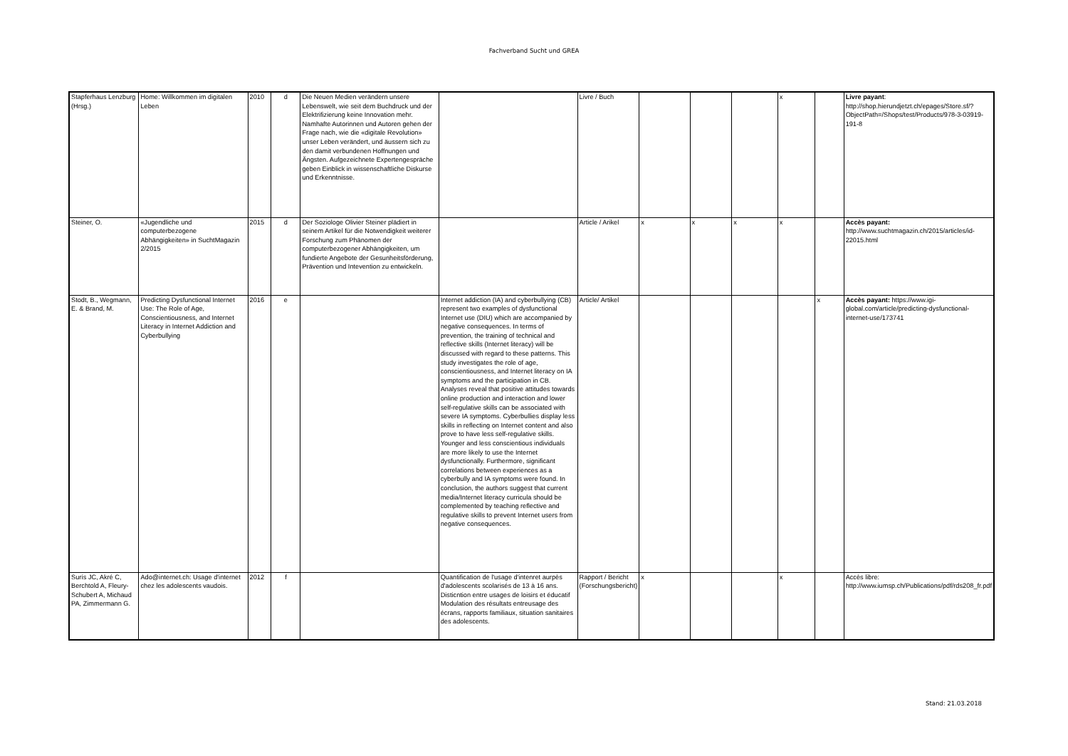Fachverband Sucht und GREA
| Stapferhaus Lenzburg (Hrsg.) | Home: Willkommen im digitalen Leben | 2010 | d | Die Neuen Medien verändern unsere Lebenswelt, wie seit dem Buchdruck und der Elektrifizierung keine Innovation mehr. Namhafte Autorinnen und Autoren gehen der Frage nach, wie die «digitale Revolution» unser Leben verändert, und äussern sich zu den damit verbundenen Hoffnungen und Ängsten. Aufgezeichnete Expertengespräche geben Einblick in wissenschaftliche Diskurse und Erkenntnisse. | | Livre / Buch | | | | x | | Livre payant : http://shop.hierundjetzt.ch/epages/Store.sf/?ObjectPath=/Shops/test/Products/978-3-03919-191-8 |
| Steiner, O. | «Jugendliche und computerbezogene Abhängigkeiten» in SuchtMagazin 2/2015 | 2015 | d | Der Soziologe Olivier Steiner plädiert in seinem Artikel für die Notwendigkeit weiterer Forschung zum Phänomen der computerbezogener Abhängigkeiten, um fundierte Angebote der Gesunheitsförderung, Prävention und Intevention zu entwickeln. | | Article / Arikel | x | x | x | x | | Accès payant: http://www.suchtmagazin.ch/2015/articles/id-22015.html |
| Stodt, B., Wegmann, E. & Brand, M. | Predicting Dysfunctional Internet Use: The Role of Age, Conscientiousness, and Internet Literacy in Internet Addiction and Cyberbullying | 2016 | e | | Internet addiction (IA) and cyberbullying (CB) represent two examples of dysfunctional Internet use (DIU) which are accompanied by negative consequences. In terms of prevention, the training of technical and reflective skills (Internet literacy) will be discussed with regard to these patterns. This study investigates the role of age, conscientiousness, and Internet literacy on IA symptoms and the participation in CB. Analyses reveal that positive attitudes towards online production and interaction and lower self-regulative skills can be associated with severe IA symptoms. Cyberbullies display less skills in reflecting on Internet content and also prove to have less self-regulative skills. Younger and less conscientious individuals are more likely to use the Internet dysfunctionally. Furthermore, significant correlations between experiences as a cyberbully and IA symptoms were found. In conclusion, the authors suggest that current media/Internet literacy curricula should be complemented by teaching reflective and regulative skills to prevent Internet users from negative consequences. | Article/ Artikel | | | | | x | Accès payant: https://www.igi-global.com/article/predicting-dysfunctional-internet-use/173741 |
| Surís JC, Akré C, Berchtold A, Fleury-Schubert A, Michaud PA, Zimmermann G. | Ado@internet.ch: Usage d'internet chez les adolescents vaudois. | 2012 | f | | Quantification de l'usage d'intenret aurpès d'adolescents scolarisés de 13 à 16 ans. Disticntion entre usages de loisirs et éducatif Modulation des résultats entreusage des écrans, rapports familiaux, situation sanitaires des adolescents. | Rapport / Bericht (Forschungsbericht) | x | | | x | | Accès libre: http://www.iumsp.ch/Publications/pdf/rds208_fr.pdf |
Stand: 21.03.2018